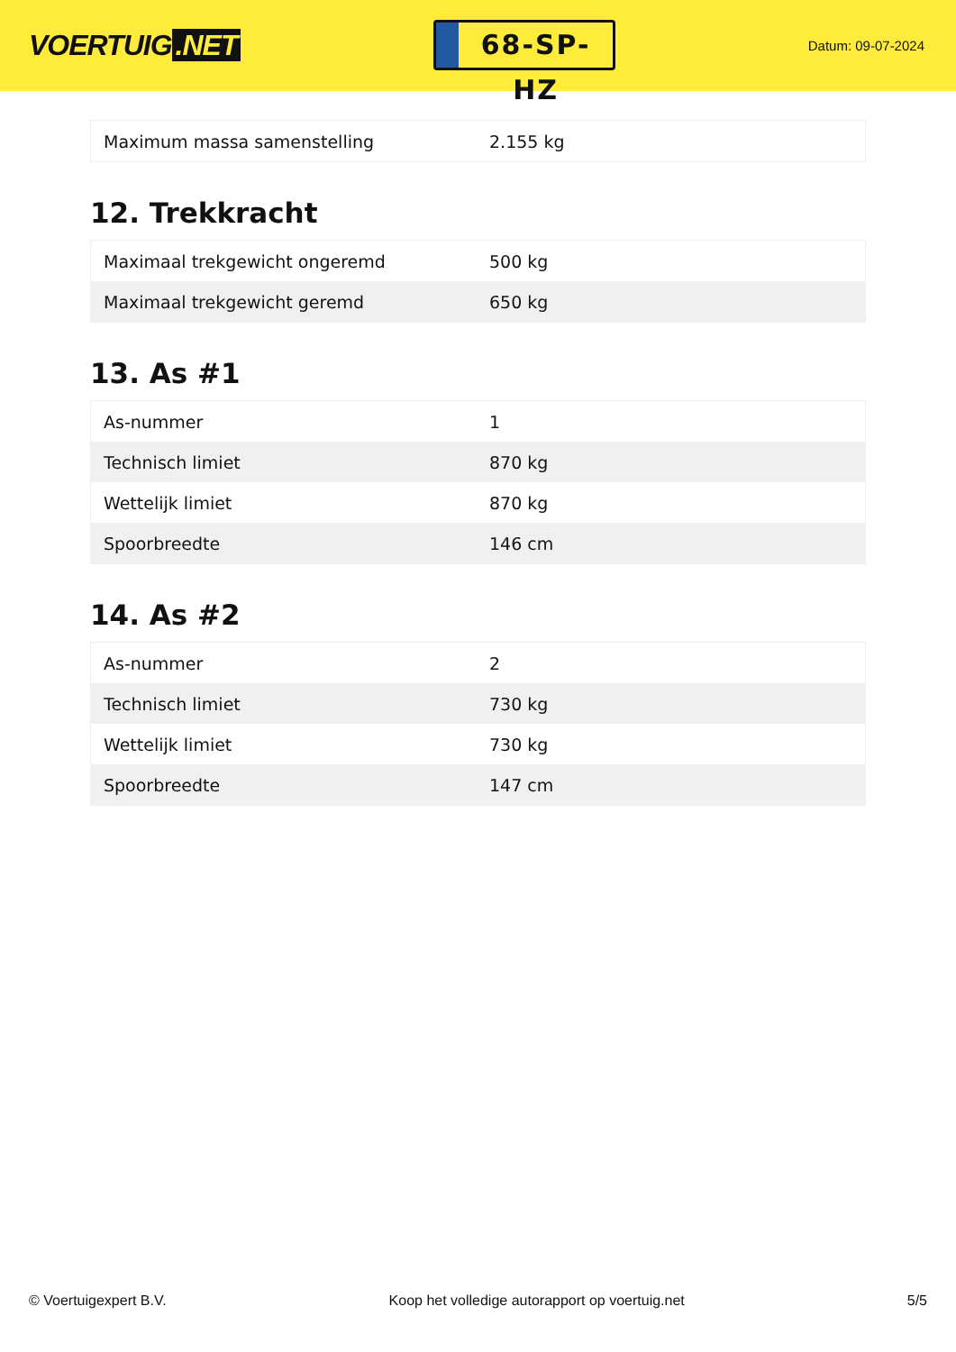VOERTUIG.NET
68-SP-HZ
Datum: 09-07-2024
| Maximum massa samenstelling | 2.155 kg |
12. Trekkracht
| Maximaal trekgewicht ongeremd | 500 kg |
| Maximaal trekgewicht geremd | 650 kg |
13. As #1
| As-nummer | 1 |
| Technisch limiet | 870 kg |
| Wettelijk limiet | 870 kg |
| Spoorbreedte | 146 cm |
14. As #2
| As-nummer | 2 |
| Technisch limiet | 730 kg |
| Wettelijk limiet | 730 kg |
| Spoorbreedte | 147 cm |
© Voertuigexpert B.V. Koop het volledige autorapport op voertuig.net 5/5